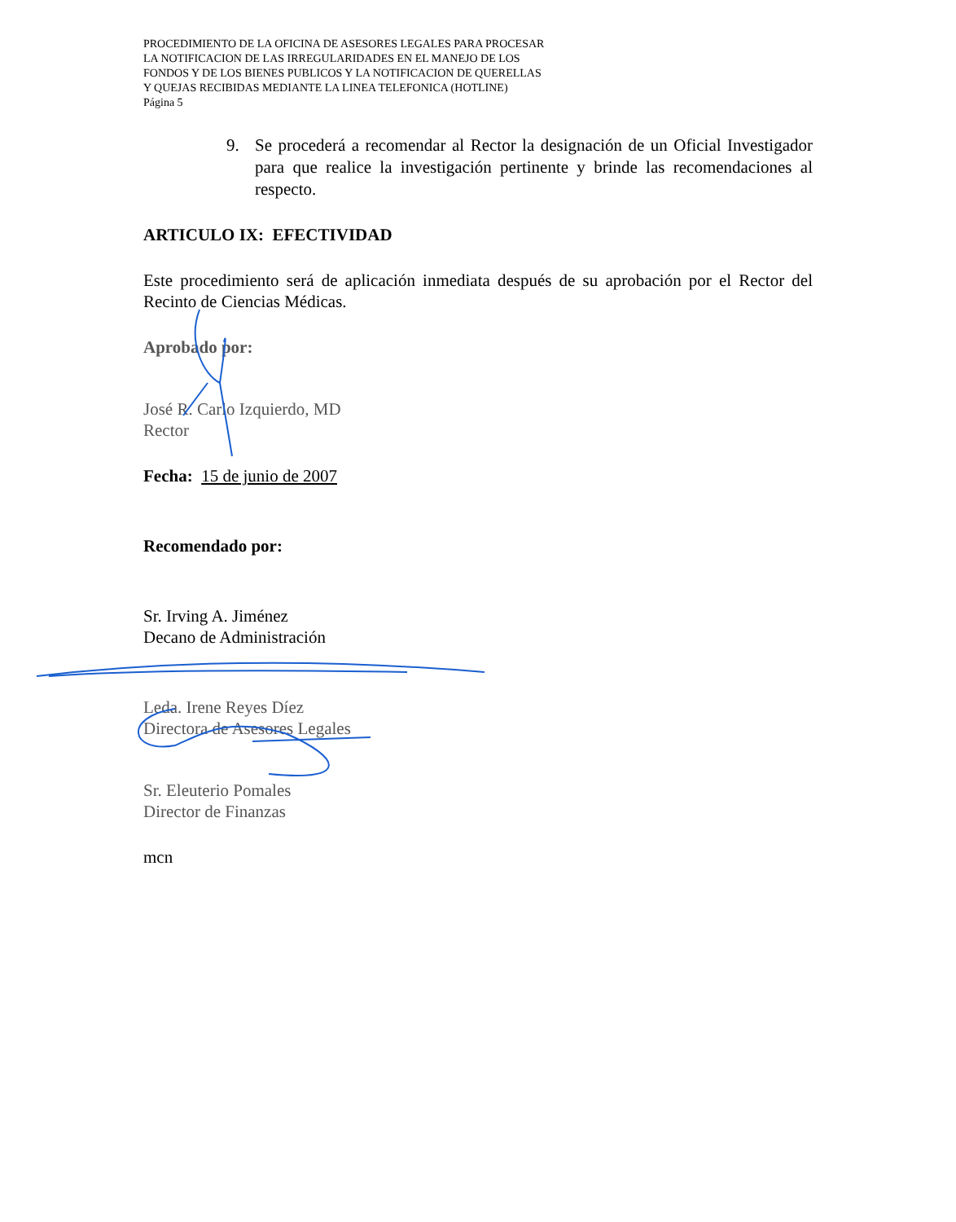PROCEDIMIENTO DE LA OFICINA DE ASESORES LEGALES PARA PROCESAR
LA NOTIFICACION DE LAS IRREGULARIDADES EN EL MANEJO DE LOS
FONDOS Y DE LOS BIENES PUBLICOS Y LA NOTIFICACION DE QUERELLAS
Y QUEJAS RECIBIDAS MEDIANTE LA LINEA TELEFONICA (HOTLINE)
Página 5
9. Se procederá a recomendar al Rector la designación de un Oficial Investigador para que realice la investigación pertinente y brinde las recomendaciones al respecto.
ARTICULO IX: EFECTIVIDAD
Este procedimiento será de aplicación inmediata después de su aprobación por el Rector del Recinto de Ciencias Médicas.
Aprobado por:
José R. Carlo Izquierdo, MD
Rector
Fecha: 15 de junio de 2007
Recomendado por:
Sr. Irving A. Jiménez
Decano de Administración
Leda. Irene Reyes Díez
Directora de Asesores Legales
Sr. Eleuterio Pomales
Director de Finanzas
mcn